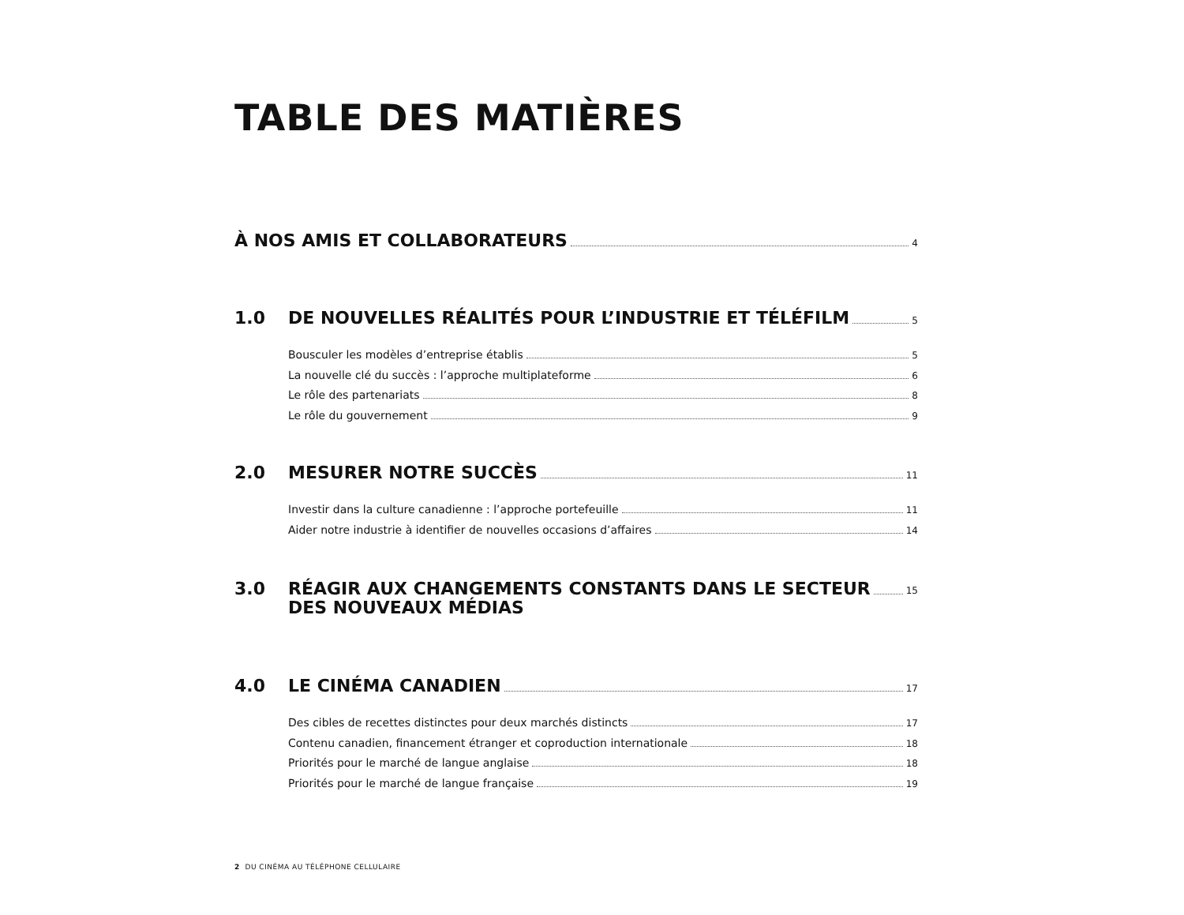TABLE DES MATIÈRES
À NOS AMIS ET COLLABORATEURS 4
1.0 DE NOUVELLES RÉALITÉS POUR L’INDUSTRIE ET TÉLÉFILM 5
Bousculer les modèles d’entreprise établis 5
La nouvelle clé du succès : l’approche multiplateforme 6
Le rôle des partenariats 8
Le rôle du gouvernement 9
2.0 MESURER NOTRE SUCCÈS 11
Investir dans la culture canadienne : l’approche portefeuille 11
Aider notre industrie à identifier de nouvelles occasions d’affaires 14
3.0 RÉAGIR AUX CHANGEMENTS CONSTANTS DANS LE SECTEUR
DES NOUVEAUX MÉDIAS 15
4.0 LE CINÉMA CANADIEN 17
Des cibles de recettes distinctes pour deux marchés distincts 17
Contenu canadien, financement étranger et coproduction internationale 18
Priorités pour le marché de langue anglaise 18
Priorités pour le marché de langue française 19
2 DU CINÉMA AU TÉLÉPHONE CELLULAIRE